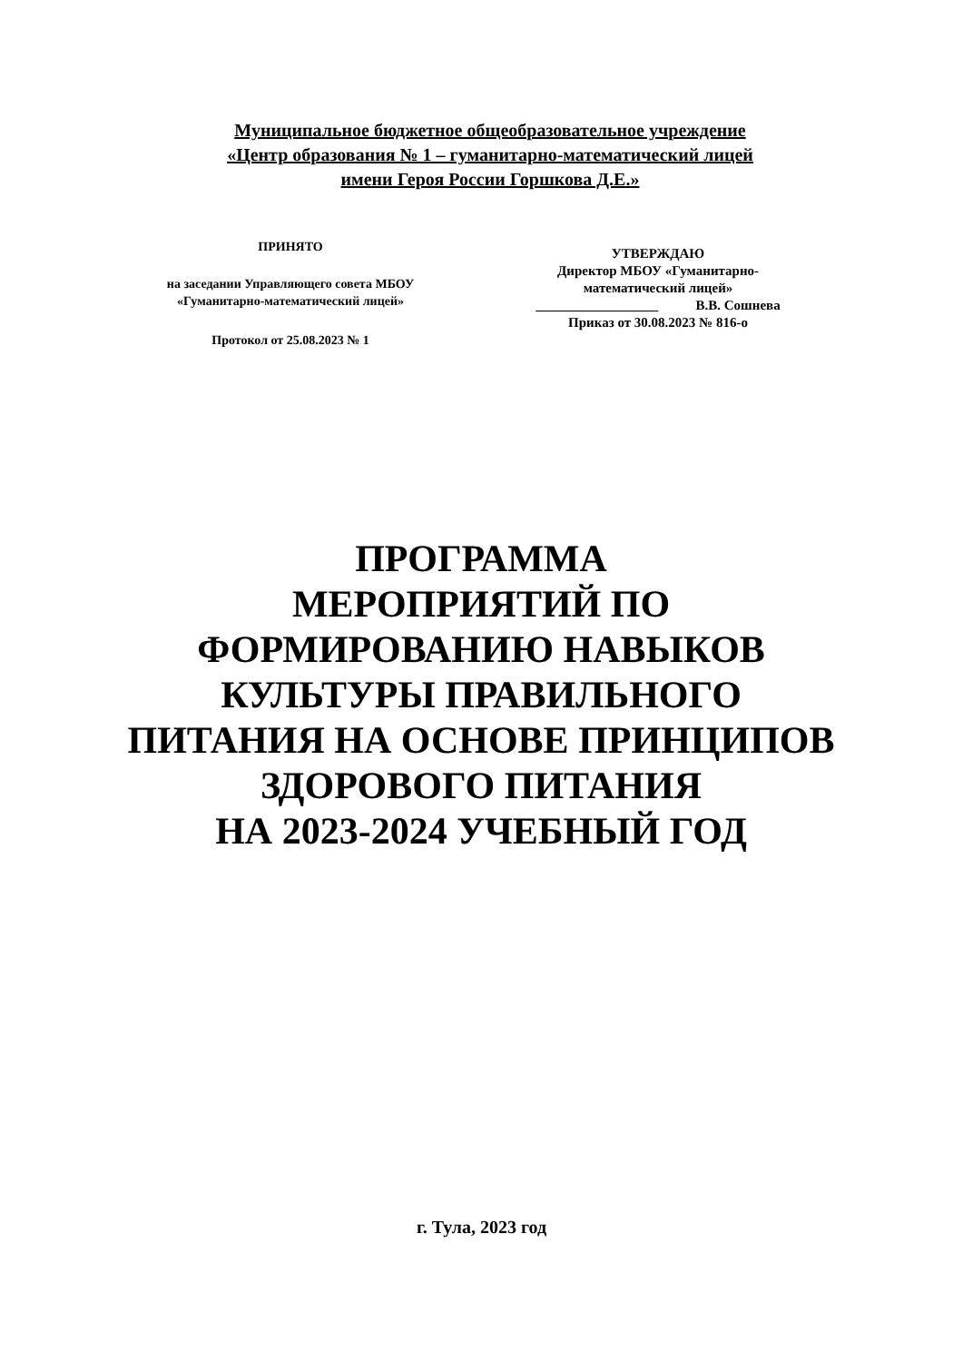Муниципальное бюджетное общеобразовательное учреждение
«Центр образования № 1 – гуманитарно-математический лицей
имени Героя России Горшкова Д.Е.»
ПРИНЯТО
на заседании Управляющего совета МБОУ
«Гуманитарно-математический лицей»
Протокол от 25.08.2023 № 1
УТВЕРЖДАЮ
Директор МБОУ «Гуманитарно-
математический лицей»
__________________ В.В. Сошнева
Приказ от 30.08.2023 № 816-о
ПРОГРАММА
МЕРОПРИЯТИЙ ПО
ФОРМИРОВАНИЮ НАВЫКОВ
КУЛЬТУРЫ ПРАВИЛЬНОГО
ПИТАНИЯ НА ОСНОВЕ ПРИНЦИПОВ
ЗДОРОВОГО ПИТАНИЯ
НА 2023-2024 УЧЕБНЫЙ ГОД
г. Тула, 2023 год